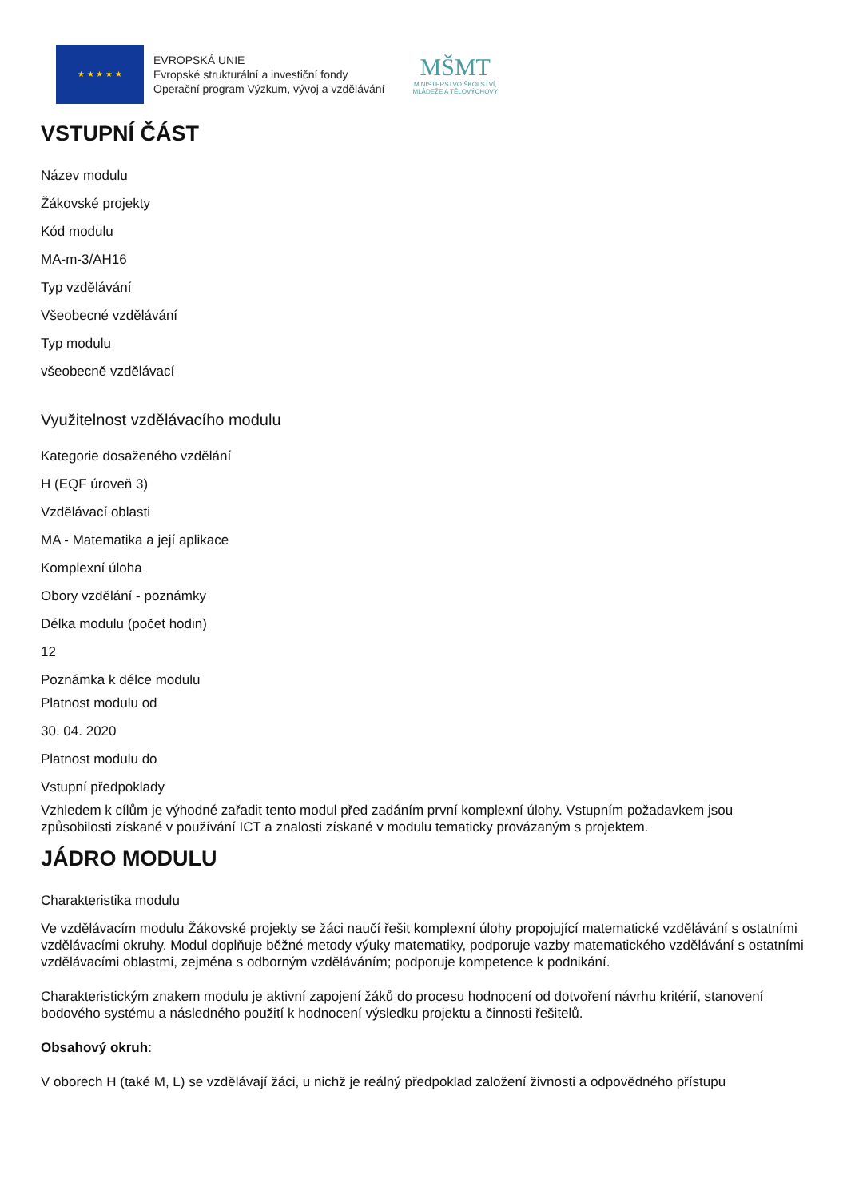★ ★ ★ ★ ★
EVROPSKÁ UNIE
Evropské strukturální a investiční fondy
Operační program Výzkum, vývoj a vzdělávání
MŠMT
MINISTERSTVO ŠKOLSTVÍ,
MLÁDEŽE A TĚLOVÝCHOVY
VSTUPNÍ ČÁST
Název modulu
Žákovské projekty
Kód modulu
MA-m-3/AH16
Typ vzdělávání
Všeobecné vzdělávání
Typ modulu
všeobecně vzdělávací
Využitelnost vzdělávacího modulu
Kategorie dosaženého vzdělání
H (EQF úroveň 3)
Vzdělávací oblasti
MA - Matematika a její aplikace
Komplexní úloha
Obory vzdělání - poznámky
Délka modulu (počet hodin)
12
Poznámka k délce modulu
Platnost modulu od
30. 04. 2020
Platnost modulu do
Vstupní předpoklady
Vzhledem k cílům je výhodné zařadit tento modul před zadáním první komplexní úlohy. Vstupním požadavkem jsou způsobilosti získané v používání ICT a znalosti získané v modulu tematicky provázaným s projektem.
JÁDRO MODULU
Charakteristika modulu
Ve vzdělávacím modulu Žákovské projekty se žáci naučí řešit komplexní úlohy propojující matematické vzdělávání s ostatními vzdělávacími okruhy. Modul doplňuje běžné metody výuky matematiky, podporuje vazby matematického vzdělávání s ostatními vzdělávacími oblastmi, zejména s odborným vzděláváním; podporuje kompetence k podnikání.
Charakteristickým znakem modulu je aktivní zapojení žáků do procesu hodnocení od dotvoření návrhu kritérií, stanovení bodového systému a následného použití k hodnocení výsledku projektu a činnosti řešitelů.
Obsahový okruh:
V oborech H (také M, L) se vzdělávají žáci, u nichž je reálný předpoklad založení živnosti a odpovědného přístupu